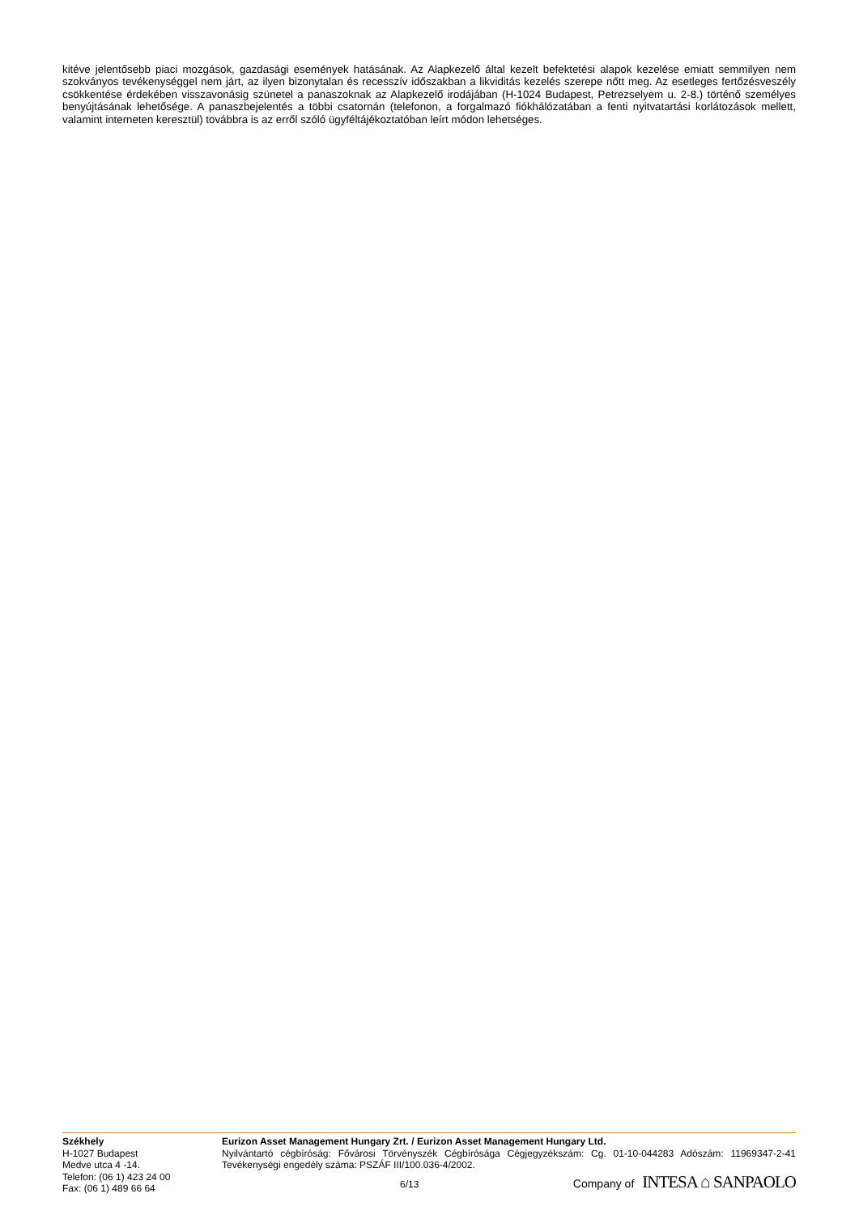kitéve jelentősebb piaci mozgások, gazdasági események hatásának. Az Alapkezelő által kezelt befektetési alapok kezelése emiatt semmilyen nem szokványos tevékenységgel nem járt, az ilyen bizonytalan és recesszív időszakban a likviditás kezelés szerepe nőtt meg. Az esetleges fertőzésveszély csökkentése érdekében visszavonásig szünetel a panaszoknak az Alapkezelő irodájában (H-1024 Budapest, Petrezselyem u. 2-8.) történő személyes benyújtásának lehetősége. A panaszbejelentés a többi csatornán (telefonon, a forgalmazó fiókhálózatában a fenti nyitvatartási korlátozások mellett, valamint interneten keresztül) továbbra is az erről szóló ügyféltájékoztatóban leírt módon lehetséges.
Székhely
H-1027 Budapest
Medve utca 4 -14.
Telefon: (06 1) 423 24 00
Fax: (06 1) 489 66 64
Eurizon Asset Management Hungary Zrt. / Eurizon Asset Management Hungary Ltd.
Nyilvántartó cégbíróság: Fővárosi Törvényszék Cégbírósága Cégjegyzékszám: Cg. 01-10-044283 Adószám: 11969347-2-41 Tevékenységi engedély száma: PSZÁF III/100.036-4/2002.
6/13 Company of INTESA ⌂ SANPAOLO